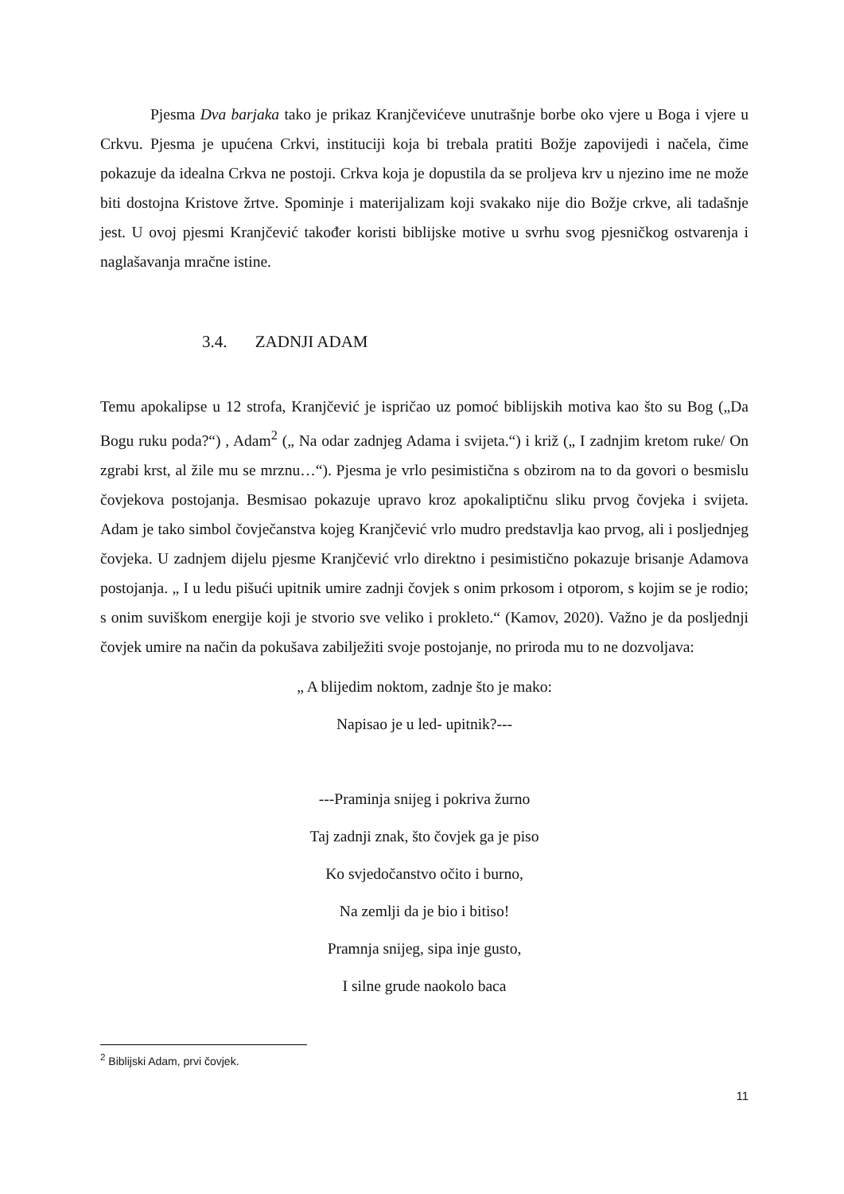Pjesma Dva barjaka tako je prikaz Kranjčevićeve unutrašnje borbe oko vjere u Boga i vjere u Crkvu. Pjesma je upućena Crkvi, instituciji koja bi trebala pratiti Božje zapovijedi i načela, čime pokazuje da idealna Crkva ne postoji. Crkva koja je dopustila da se proljeva krv u njezino ime ne može biti dostojna Kristove žrtve. Spominje i materijalizam koji svakako nije dio Božje crkve, ali tadašnje jest. U ovoj pjesmi Kranjčević također koristi biblijske motive u svrhu svog pjesničkog ostvarenja i naglašavanja mračne istine.
3.4. ZADNJI ADAM
Temu apokalipse u 12 strofa, Kranjčević je ispričao uz pomoć biblijskih motiva kao što su Bog („Da Bogu ruku poda?“) , Adam<sup>2</sup> („ Na odar zadnjeg Adama i svijeta.“) i križ („ I zadnjim kretom ruke/ On zgrabi krst, al žile mu se mrznu…“). Pjesma je vrlo pesimistična s obzirom na to da govori o besmislu čovjekova postojanja. Besmisao pokazuje upravo kroz apokaliptičnu sliku prvog čovjeka i svijeta. Adam je tako simbol čovječanstva kojeg Kranjčević vrlo mudro predstavlja kao prvog, ali i posljednjeg čovjeka. U zadnjem dijelu pjesme Kranjčević vrlo direktno i pesimistično pokazuje brisanje Adamova postojanja. „ I u ledu pišući upitnik umire zadnji čovjek s onim prkosom i otporom, s kojim se je rodio; s onim suviškom energije koji je stvorio sve veliko i prokleto.“ (Kamov, 2020). Važno je da posljednji čovjek umire na način da pokušava zabilježiti svoje postojanje, no priroda mu to ne dozvoljava:
„ A blijedim noktom, zadnje što je mako:
Napisao je u led- upitnik?---
---Praminja snijeg i pokriva žurno
Taj zadnji znak, što čovjek ga je piso
Ko svjedočanstvo očito i burno,
Na zemlji da je bio i bitiso!
Pramnja snijeg, sipa inje gusto,
I silne grude naokolo baca
<sup>2</sup> Biblijski Adam, prvi čovjek.
11